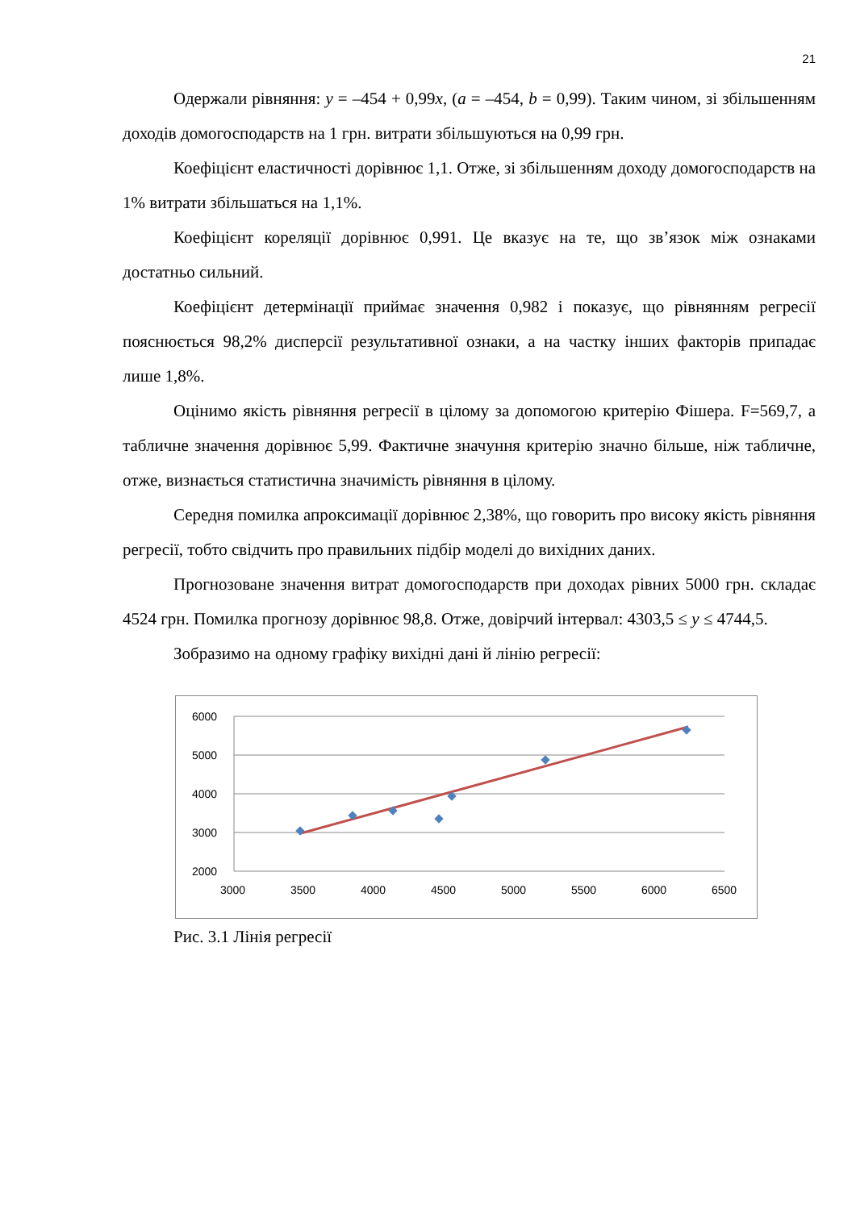21
Одержали рівняння: y = –454 + 0,99x, (a = –454, b = 0,99). Таким чином, зі збільшенням доходів домогосподарств на 1 грн. витрати збільшуються на 0,99 грн.
Коефіцієнт еластичності дорівнює 1,1. Отже, зі збільшенням доходу домогосподарств на 1% витрати збільшаться на 1,1%.
Коефіцієнт кореляції дорівнює 0,991. Це вказує на те, що зв’язок між ознаками достатньо сильний.
Коефіцієнт детермінації приймає значення 0,982 і показує, що рівнянням регресії пояснюється 98,2% дисперсії результативної ознаки, а на частку інших факторів припадає лише 1,8%.
Оцінимо якість рівняння регресії в цілому за допомогою критерію Фішера. F=569,7, а табличне значення дорівнює 5,99. Фактичне значуння критерію значно більше, ніж табличне, отже, визнається статистична значимість рівняння в цілому.
Середня помилка апроксимації дорівнює 2,38%, що говорить про високу якість рівняння регресії, тобто свідчить про правильних підбір моделі до вихідних даних.
Прогнозоване значення витрат домогосподарств при доходах рівних 5000 грн. складає 4524 грн. Помилка прогнозу дорівнює 98,8. Отже, довірчий інтервал: 4303,5 ≤ y ≤ 4744,5.
Зобразимо на одному графіку вихідні дані й лінію регресії:
6000
5000
4000
3000
2000
3000
3500
4000
4500
5000
5500
6000
6500
Рис. 3.1 Лінія регресії